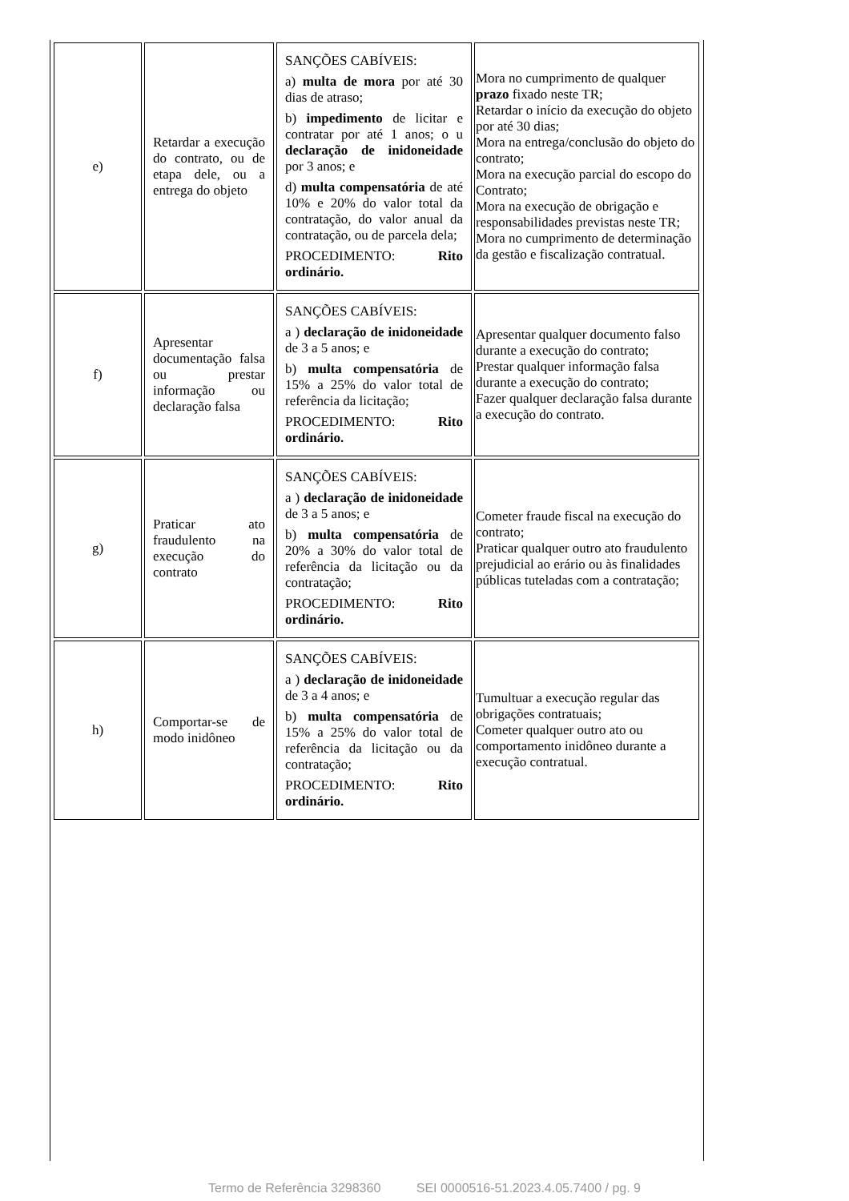| e) | Retardar a execução do contrato, ou de etapa dele, ou a entrega do objeto | SANÇÕES CABÍVEIS: a) multa de mora por até 30 dias de atraso; b) impedimento de licitar e contratar por até 1 anos; o u declaração de inidoneidade por 3 anos; e d) multa compensatória de até 10% e 20% do valor total da contratação, do valor anual da contratação, ou de parcela dela; PROCEDIMENTO: Rito ordinário. | Mora no cumprimento de qualquer prazo fixado neste TR; Retardar o início da execução do objeto por até 30 dias; Mora na entrega/conclusão do objeto do contrato; Mora na execução parcial do escopo do Contrato; Mora na execução de obrigação e responsabilidades previstas neste TR; Mora no cumprimento de determinação da gestão e fiscalização contratual. |
| f) | Apresentar documentação falsa ou prestar informação ou declaração falsa | SANÇÕES CABÍVEIS: a ) declaração de inidoneidade de 3 a 5 anos; e b) multa compensatória de 15% a 25% do valor total de referência da licitação; PROCEDIMENTO: Rito ordinário. | Apresentar qualquer documento falso durante a execução do contrato; Prestar qualquer informação falsa durante a execução do contrato; Fazer qualquer declaração falsa durante a execução do contrato. |
| g) | Praticar ato fraudulento na execução do contrato | SANÇÕES CABÍVEIS: a ) declaração de inidoneidade de 3 a 5 anos; e b) multa compensatória de 20% a 30% do valor total de referência da licitação ou da contratação; PROCEDIMENTO: Rito ordinário. | Cometer fraude fiscal na execução do contrato; Praticar qualquer outro ato fraudulento prejudicial ao erário ou às finalidades públicas tuteladas com a contratação; |
| h) | Comportar-se de modo inidôneo | SANÇÕES CABÍVEIS: a ) declaração de inidoneidade de 3 a 4 anos; e b) multa compensatória de 15% a 25% do valor total de referência da licitação ou da contratação; PROCEDIMENTO: Rito ordinário. | Tumultuar a execução regular das obrigações contratuais; Cometer qualquer outro ato ou comportamento inidôneo durante a execução contratual. |
Termo de Referência 3298360 SEI 0000516-51.2023.4.05.7400 / pg. 9